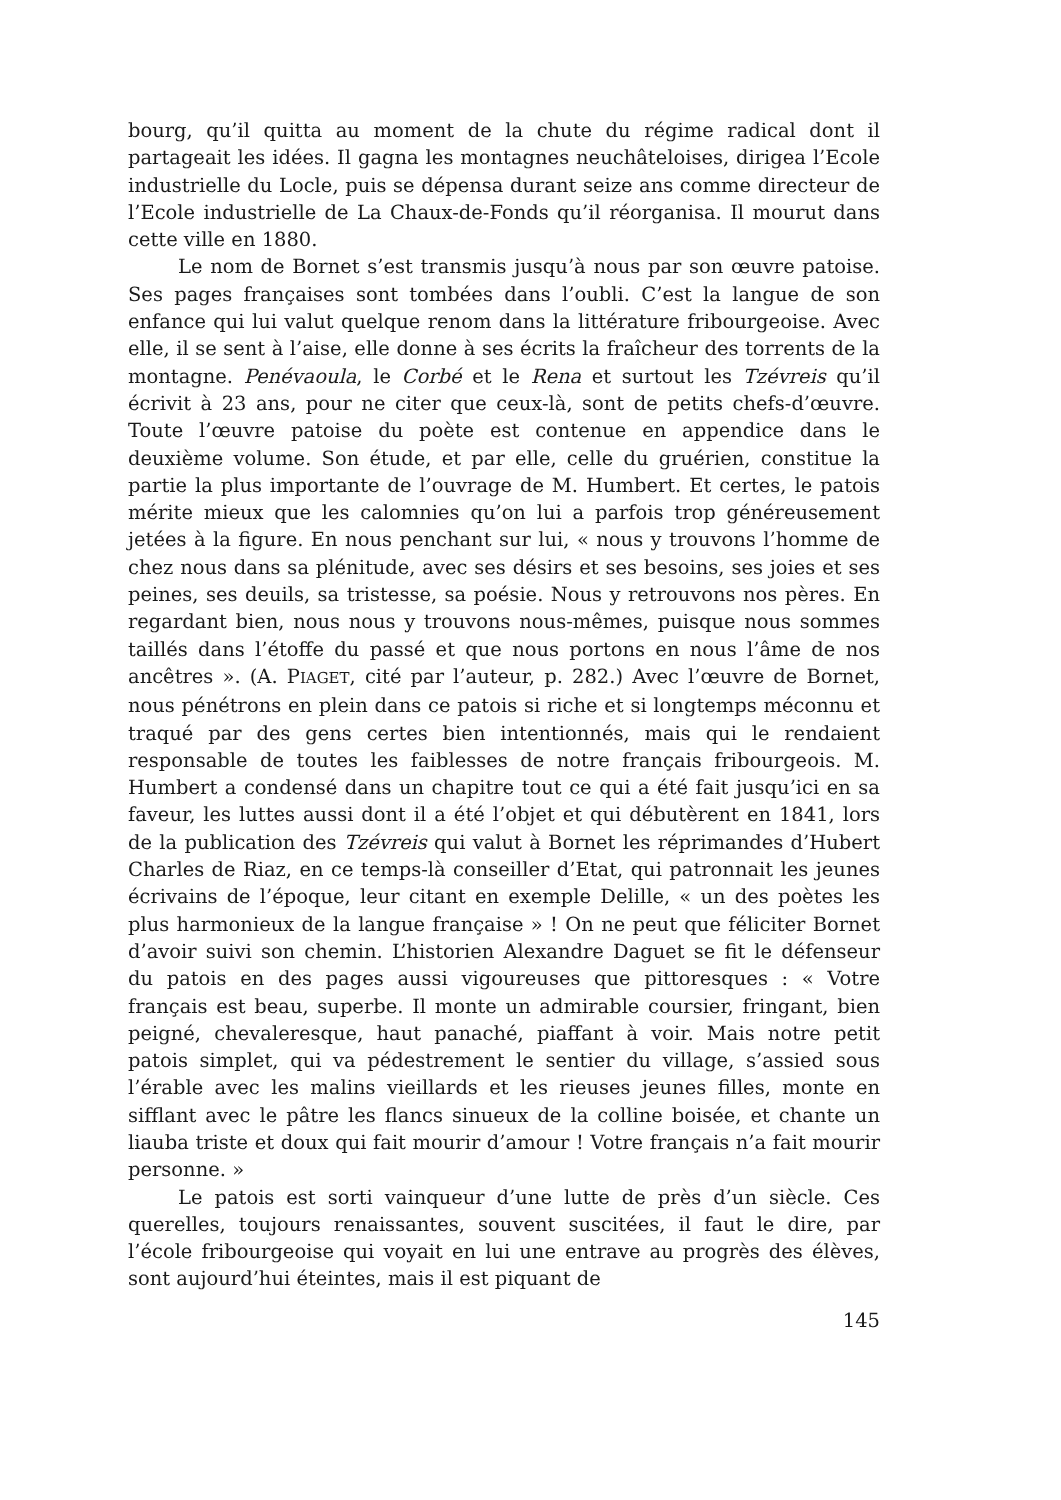bourg, qu’il quitta au moment de la chute du régime radical dont il partageait les idées. Il gagna les montagnes neuchâteloises, dirigea l’Ecole industrielle du Locle, puis se dépensa durant seize ans comme directeur de l’Ecole industrielle de La Chaux-de-Fonds qu’il réorganisa. Il mourut dans cette ville en 1880.
Le nom de Bornet s’est transmis jusqu’à nous par son œuvre patoise. Ses pages françaises sont tombées dans l’oubli. C’est la langue de son enfance qui lui valut quelque renom dans la littérature fribourgeoise. Avec elle, il se sent à l’aise, elle donne à ses écrits la fraîcheur des torrents de la montagne. Penévaoula, le Corbé et le Rena et surtout les Tzévreis qu’il écrivit à 23 ans, pour ne citer que ceux-là, sont de petits chefs-d’œuvre. Toute l’œuvre patoise du poète est contenue en appendice dans le deuxième volume. Son étude, et par elle, celle du gruérien, constitue la partie la plus importante de l’ouvrage de M. Humbert. Et certes, le patois mérite mieux que les calomnies qu’on lui a parfois trop généreusement jetées à la figure. En nous penchant sur lui, « nous y trouvons l’homme de chez nous dans sa plénitude, avec ses désirs et ses besoins, ses joies et ses peines, ses deuils, sa tristesse, sa poésie. Nous y retrouvons nos pères. En regardant bien, nous nous y trouvons nous-mêmes, puisque nous sommes taillés dans l’étoffe du passé et que nous portons en nous l’âme de nos ancêtres ». (A. PIAGET, cité par l’auteur, p. 282.) Avec l’œuvre de Bornet, nous pénétrons en plein dans ce patois si riche et si longtemps méconnu et traqué par des gens certes bien intentionnés, mais qui le rendaient responsable de toutes les faiblesses de notre français fribourgeois. M. Humbert a condensé dans un chapitre tout ce qui a été fait jusqu’ici en sa faveur, les luttes aussi dont il a été l’objet et qui débutèrent en 1841, lors de la publication des Tzévreis qui valut à Bornet les réprimandes d’Hubert Charles de Riaz, en ce temps-là conseiller d’Etat, qui patronnait les jeunes écrivains de l’époque, leur citant en exemple Delille, « un des poètes les plus harmonieux de la langue française » ! On ne peut que féliciter Bornet d’avoir suivi son chemin. L’historien Alexandre Daguet se fit le défenseur du patois en des pages aussi vigoureuses que pittoresques : « Votre français est beau, superbe. Il monte un admirable coursier, fringant, bien peigné, chevaleresque, haut panaché, piaffant à voir. Mais notre petit patois simplet, qui va pédestrement le sentier du village, s’assied sous l’érable avec les malins vieillards et les rieuses jeunes filles, monte en sifflant avec le pâtre les flancs sinueux de la colline boisée, et chante un liauba triste et doux qui fait mourir d’amour ! Votre français n’a fait mourir personne. »
Le patois est sorti vainqueur d’une lutte de près d’un siècle. Ces querelles, toujours renaissantes, souvent suscitées, il faut le dire, par l’école fribourgeoise qui voyait en lui une entrave au progrès des élèves, sont aujourd’hui éteintes, mais il est piquant de
145